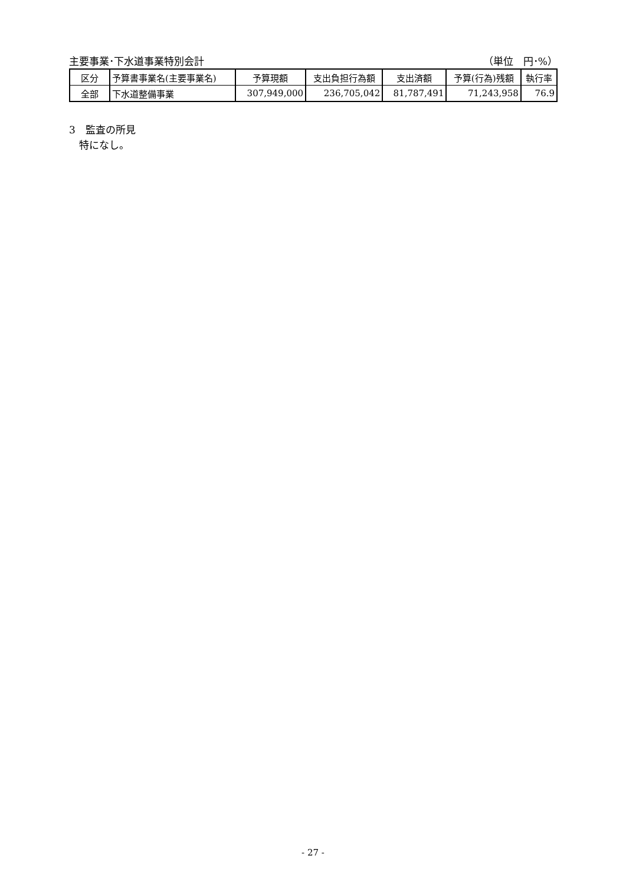主要事業･下水道事業特別会計 （単位　円･%）
| 区分 | 予算書事業名(主要事業名) | 予算現額 | 支出負担行為額 | 支出済額 | 予算(行為)残額 | 執行率 |
| --- | --- | --- | --- | --- | --- | --- |
| 全部 | 下水道整備事業 | 307,949,000 | 236,705,042 | 81,787,491 | 71,243,958 | 76.9 |
3　監査の所見
　特になし。
- 27 -